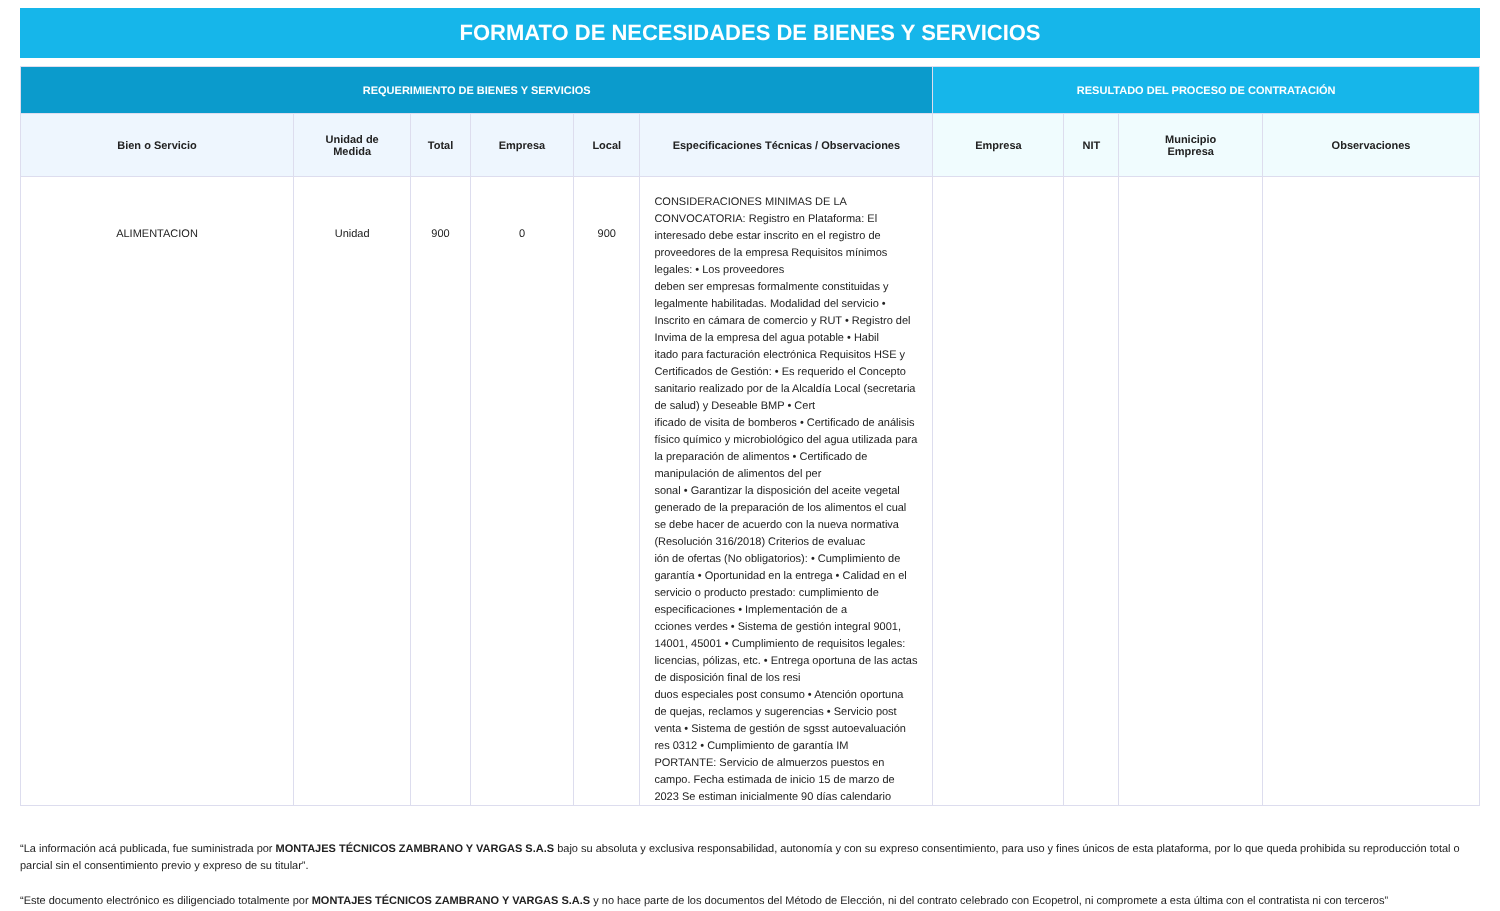FORMATO DE NECESIDADES DE BIENES Y SERVICIOS
| REQUERIMIENTO DE BIENES Y SERVICIOS | | | | | | RESULTADO DEL PROCESO DE CONTRATACIÓN | | | |
| --- | --- | --- | --- | --- | --- | --- | --- | --- | --- |
| Bien o Servicio | Unidad de Medida | Total | Empresa | Local | Especificaciones Técnicas / Observaciones | Empresa | NIT | Municipio Empresa | Observaciones |
| ALIMENTACION | Unidad | 900 | 0 | 900 | CONSIDERACIONES MINIMAS DE LA CONVOCATORIA: Registro en Plataforma: El interesado debe estar inscrito en el registro de proveedores de la empresa Requisitos mínimos legales: • Los proveedores deben ser empresas formalmente constituidas y legalmente habilitadas. Modalidad del servicio • Inscrito en cámara de comercio y RUT • Registro del Invima de la empresa del agua potable • Habil itado para facturación electrónica Requisitos HSE y Certificados de Gestión: • Es requerido el Concepto sanitario realizado por de la Alcaldía Local (secretaria de salud) y Deseable BMP • Cert ificado de visita de bomberos • Certificado de análisis físico químico y microbiológico del agua utilizada para la preparación de alimentos • Certificado de manipulación de alimentos del per sonal • Garantizar la disposición del aceite vegetal generado de la preparación de los alimentos el cual se debe hacer de acuerdo con la nueva normativa (Resolución 316/2018) Criterios de evaluac ión de ofertas (No obligatorios): • Cumplimiento de garantía • Oportunidad en la entrega • Calidad en el servicio o producto prestado: cumplimiento de especificaciones • Implementación de a cciones verdes • Sistema de gestión integral 9001, 14001, 45001 • Cumplimiento de requisitos legales: licencias, pólizas, etc. • Entrega oportuna de las actas de disposición final de los resi duos especiales post consumo • Atención oportuna de quejas, reclamos y sugerencias • Servicio post venta • Sistema de gestión de sgsst autoevaluación res 0312 • Cumplimiento de garantía IM PORTANTE: Servicio de almuerzos puestos en campo. Fecha estimada de inicio 15 de marzo de 2023 Se estiman inicialmente 90 días calendario | | | | |
“La información acá publicada, fue suministrada por MONTAJES TÉCNICOS ZAMBRANO Y VARGAS S.A.S bajo su absoluta y exclusiva responsabilidad, autonomía y con su expreso consentimiento, para uso y fines únicos de esta plataforma, por lo que queda prohibida su reproducción total o parcial sin el consentimiento previo y expreso de su titular”.
“Este documento electrónico es diligenciado totalmente por MONTAJES TÉCNICOS ZAMBRANO Y VARGAS S.A.S y no hace parte de los documentos del Método de Elección, ni del contrato celebrado con Ecopetrol, ni compromete a esta última con el contratista ni con terceros”